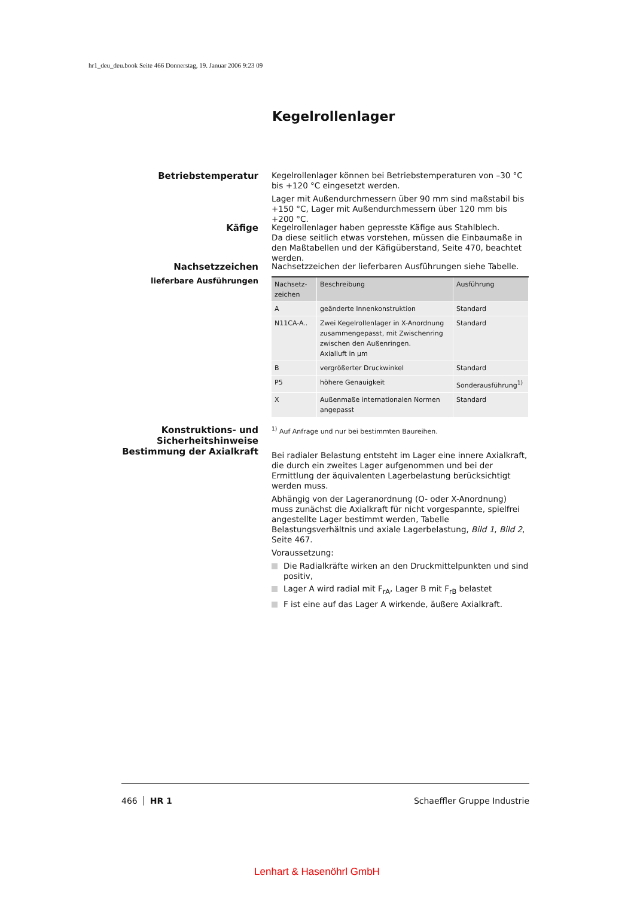hr1_deu_deu.book Seite 466 Donnerstag, 19. Januar 2006 9:23 09
Kegelrollenlager
Betriebstemperatur
Kegelrollenlager können bei Betriebstemperaturen von –30 °C bis +120 °C eingesetzt werden.
Lager mit Außendurchmessern über 90 mm sind maßstabil bis +150 °C, Lager mit Außendurchmessern über 120 mm bis +200 °C.
Käfige
Kegelrollenlager haben gepresste Käfige aus Stahlblech.
Da diese seitlich etwas vorstehen, müssen die Einbaumaße in den Maßtabellen und der Käfigüberstand, Seite 470, beachtet werden.
Nachsetzzeichen
lieferbare Ausführungen
Nachsetzzeichen der lieferbaren Ausführungen siehe Tabelle.
| Nachsetz- zeichen | Beschreibung | Ausführung |
| --- | --- | --- |
| A | geänderte Innenkonstruktion | Standard |
| N11CA-A.. | Zwei Kegelrollenlager in X-Anordnung zusammengepasst, mit Zwischenring zwischen den Außenringen. Axialluft in µm | Standard |
| B | vergrößerter Druckwinkel | Standard |
| P5 | höhere Genauigkeit | Sonderausführung<sup>1)</sup> |
| X | Außenmaße internationalen Normen angepasst | Standard |
<sup>1)</sup> Auf Anfrage und nur bei bestimmten Baureihen.
Konstruktions- und Sicherheitshinweise
Bestimmung der Axialkraft
Bei radialer Belastung entsteht im Lager eine innere Axialkraft, die durch ein zweites Lager aufgenommen und bei der Ermittlung der äquivalenten Lagerbelastung berücksichtigt werden muss.
Abhängig von der Lageranordnung (O- oder X-Anordnung) muss zunächst die Axialkraft für nicht vorgespannte, spielfrei angestellte Lager bestimmt werden, Tabelle Belastungsverhältnis und axiale Lagerbelastung, Bild 1, Bild 2, Seite 467.
Voraussetzung:
Die Radialkräfte wirken an den Druckmittelpunkten und sind positiv,
Lager A wird radial mit F<sub>rA</sub>, Lager B mit F<sub>rB</sub> belastet
F ist eine auf das Lager A wirkende, äußere Axialkraft.
466 HR 1 Schaeffler Gruppe Industrie
Lenhart & Hasenöhrl GmbH